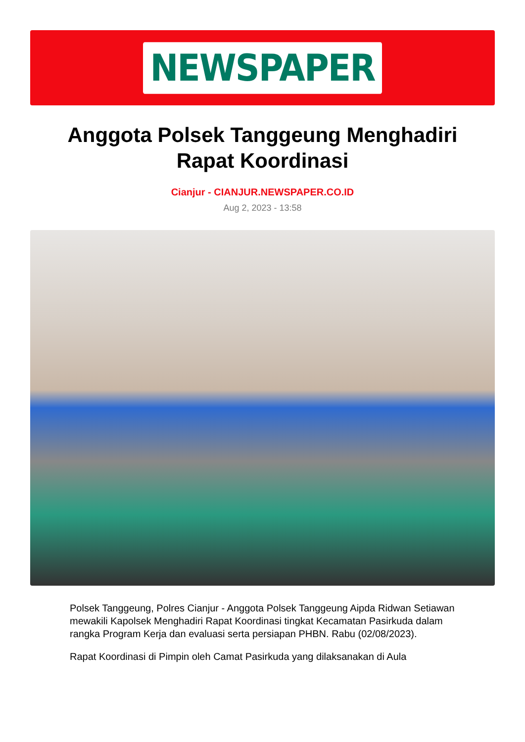NEWSPAPER
Anggota Polsek Tanggeung Menghadiri Rapat Koordinasi
Cianjur - CIANJUR.NEWSPAPER.CO.ID
Aug 2, 2023 - 13:58
Polsek Tanggeung, Polres Cianjur - Anggota Polsek Tanggeung Aipda Ridwan Setiawan mewakili Kapolsek Menghadiri Rapat Koordinasi tingkat Kecamatan Pasirkuda dalam rangka Program Kerja dan evaluasi serta persiapan PHBN. Rabu (02/08/2023).
Rapat Koordinasi di Pimpin oleh Camat Pasirkuda yang dilaksanakan di Aula